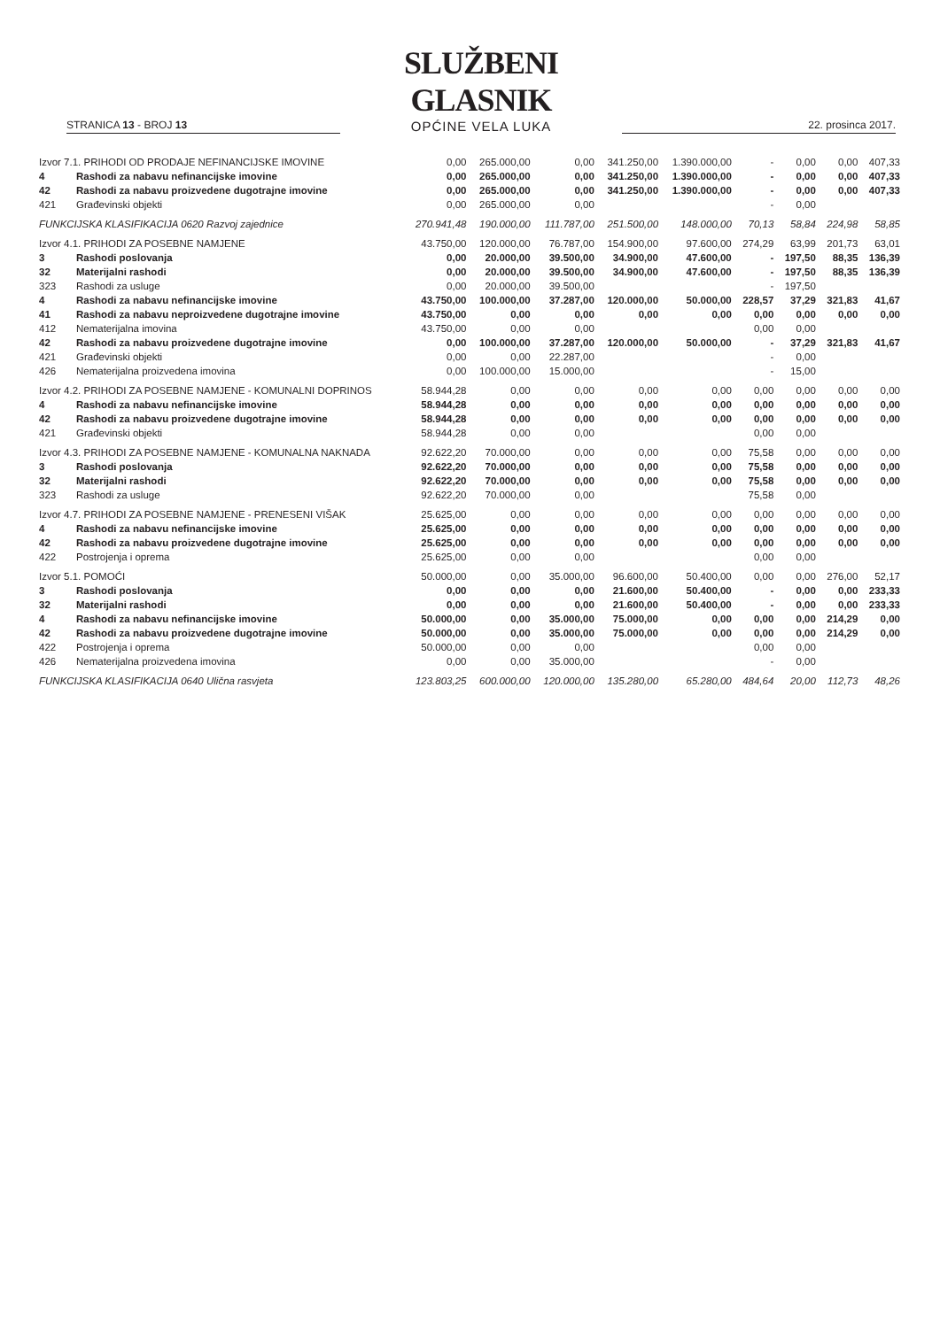STRANICA 13 - BROJ 13
SLUŽBENI GLASNIK
OPĆINE VELA LUKA
22. prosinca 2017.
| Izvor 7.1. PRIHODI OD PRODAJE NEFINANCIJSKE IMOVINE | | 0,00 | 265.000,00 | 0,00 | 341.250,00 | 1.390.000,00 | - | 0,00 | 0,00 | 407,33 |
| 4 | Rashodi za nabavu nefinancijske imovine | 0,00 | 265.000,00 | 0,00 | 341.250,00 | 1.390.000,00 | - | 0,00 | 0,00 | 407,33 |
| 42 | Rashodi za nabavu proizvedene dugotrajne imovine | 0,00 | 265.000,00 | 0,00 | 341.250,00 | 1.390.000,00 | - | 0,00 | 0,00 | 407,33 |
| 421 | Građevinski objekti | 0,00 | 265.000,00 | 0,00 | | | - | 0,00 | | |
| FUNKCIJSKA KLASIFIKACIJA 0620 Razvoj zajednice | | 270.941,48 | 190.000,00 | 111.787,00 | 251.500,00 | 148.000,00 | 70,13 | 58,84 | 224,98 | 58,85 |
| Izvor 4.1. PRIHODI ZA POSEBNE NAMJENE | | 43.750,00 | 120.000,00 | 76.787,00 | 154.900,00 | 97.600,00 | 274,29 | 63,99 | 201,73 | 63,01 |
| 3 | Rashodi poslovanja | 0,00 | 20.000,00 | 39.500,00 | 34.900,00 | 47.600,00 | - | 197,50 | 88,35 | 136,39 |
| 32 | Materijalni rashodi | 0,00 | 20.000,00 | 39.500,00 | 34.900,00 | 47.600,00 | - | 197,50 | 88,35 | 136,39 |
| 323 | Rashodi za usluge | 0,00 | 20.000,00 | 39.500,00 | | | - | 197,50 | | |
| 4 | Rashodi za nabavu nefinancijske imovine | 43.750,00 | 100.000,00 | 37.287,00 | 120.000,00 | 50.000,00 | 228,57 | 37,29 | 321,83 | 41,67 |
| 41 | Rashodi za nabavu neproizvedene dugotrajne imovine | 43.750,00 | 0,00 | 0,00 | 0,00 | 0,00 | 0,00 | 0,00 | 0,00 | 0,00 |
| 412 | Nematerijalna imovina | 43.750,00 | 0,00 | 0,00 | | | 0,00 | 0,00 | | |
| 42 | Rashodi za nabavu proizvedene dugotrajne imovine | 0,00 | 100.000,00 | 37.287,00 | 120.000,00 | 50.000,00 | - | 37,29 | 321,83 | 41,67 |
| 421 | Građevinski objekti | 0,00 | 0,00 | 22.287,00 | | | - | 0,00 | | |
| 426 | Nematerijalna proizvedena imovina | 0,00 | 100.000,00 | 15.000,00 | | | - | 15,00 | | |
| Izvor 4.2. PRIHODI ZA POSEBNE NAMJENE - KOMUNALNI DOPRINOS | | 58.944,28 | 0,00 | 0,00 | 0,00 | 0,00 | 0,00 | 0,00 | 0,00 | 0,00 |
| 4 | Rashodi za nabavu nefinancijske imovine | 58.944,28 | 0,00 | 0,00 | 0,00 | 0,00 | 0,00 | 0,00 | 0,00 | 0,00 |
| 42 | Rashodi za nabavu proizvedene dugotrajne imovine | 58.944,28 | 0,00 | 0,00 | 0,00 | 0,00 | 0,00 | 0,00 | 0,00 | 0,00 |
| 421 | Građevinski objekti | 58.944,28 | 0,00 | 0,00 | | | 0,00 | 0,00 | | |
| Izvor 4.3. PRIHODI ZA POSEBNE NAMJENE - KOMUNALNA NAKNADA | | 92.622,20 | 70.000,00 | 0,00 | 0,00 | 0,00 | 75,58 | 0,00 | 0,00 | 0,00 |
| 3 | Rashodi poslovanja | 92.622,20 | 70.000,00 | 0,00 | 0,00 | 0,00 | 75,58 | 0,00 | 0,00 | 0,00 |
| 32 | Materijalni rashodi | 92.622,20 | 70.000,00 | 0,00 | 0,00 | 0,00 | 75,58 | 0,00 | 0,00 | 0,00 |
| 323 | Rashodi za usluge | 92.622,20 | 70.000,00 | 0,00 | | | 75,58 | 0,00 | | |
| Izvor 4.7. PRIHODI ZA POSEBNE NAMJENE - PRENESENI VIŠAK | | 25.625,00 | 0,00 | 0,00 | 0,00 | 0,00 | 0,00 | 0,00 | 0,00 | 0,00 |
| 4 | Rashodi za nabavu nefinancijske imovine | 25.625,00 | 0,00 | 0,00 | 0,00 | 0,00 | 0,00 | 0,00 | 0,00 | 0,00 |
| 42 | Rashodi za nabavu proizvedene dugotrajne imovine | 25.625,00 | 0,00 | 0,00 | 0,00 | 0,00 | 0,00 | 0,00 | 0,00 | 0,00 |
| 422 | Postrojenja i oprema | 25.625,00 | 0,00 | 0,00 | | | 0,00 | 0,00 | | |
| Izvor 5.1. POMOĆI | | 50.000,00 | 0,00 | 35.000,00 | 96.600,00 | 50.400,00 | 0,00 | 0,00 | 276,00 | 52,17 |
| 3 | Rashodi poslovanja | 0,00 | 0,00 | 0,00 | 21.600,00 | 50.400,00 | - | 0,00 | 0,00 | 233,33 |
| 32 | Materijalni rashodi | 0,00 | 0,00 | 0,00 | 21.600,00 | 50.400,00 | - | 0,00 | 0,00 | 233,33 |
| 4 | Rashodi za nabavu nefinancijske imovine | 50.000,00 | 0,00 | 35.000,00 | 75.000,00 | 0,00 | 0,00 | 0,00 | 214,29 | 0,00 |
| 42 | Rashodi za nabavu proizvedene dugotrajne imovine | 50.000,00 | 0,00 | 35.000,00 | 75.000,00 | 0,00 | 0,00 | 0,00 | 214,29 | 0,00 |
| 422 | Postrojenja i oprema | 50.000,00 | 0,00 | 0,00 | | | 0,00 | 0,00 | | |
| 426 | Nematerijalna proizvedena imovina | 0,00 | 0,00 | 35.000,00 | | | - | 0,00 | | |
| FUNKCIJSKA KLASIFIKACIJA 0640 Ulična rasvjeta | | 123.803,25 | 600.000,00 | 120.000,00 | 135.280,00 | 65.280,00 | 484,64 | 20,00 | 112,73 | 48,26 |